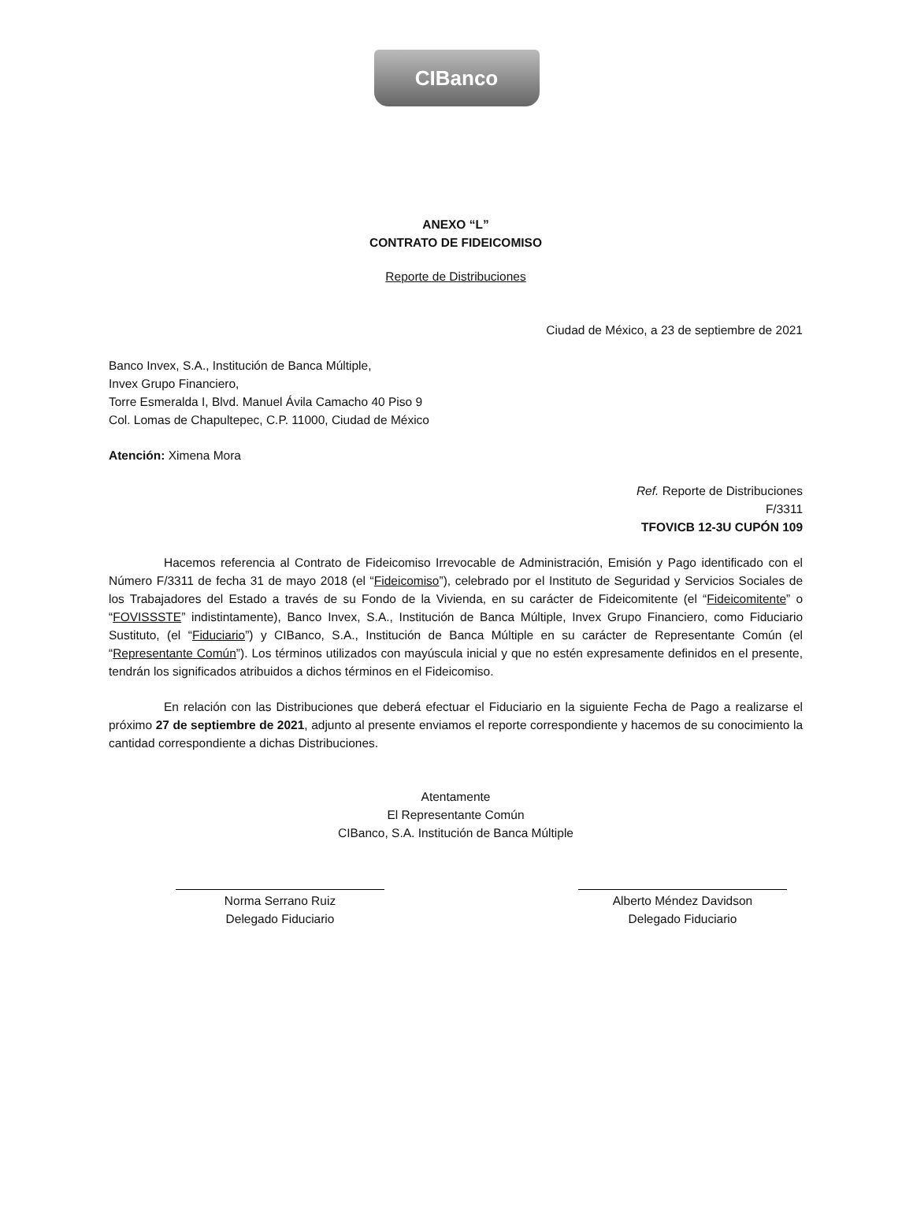CIBanco
ANEXO “L”
CONTRATO DE FIDEICOMISO
Reporte de Distribuciones
Ciudad de México, a 23 de septiembre de 2021
Banco Invex, S.A., Institución de Banca Múltiple,
Invex Grupo Financiero,
Torre Esmeralda I, Blvd. Manuel Ávila Camacho 40 Piso 9
Col. Lomas de Chapultepec, C.P. 11000, Ciudad de México
Atención: Ximena Mora
Ref. Reporte de Distribuciones
F/3311
TFOVICB 12-3U CUPÓN 109
Hacemos referencia al Contrato de Fideicomiso Irrevocable de Administración, Emisión y Pago identificado con el Número F/3311 de fecha 31 de mayo 2018 (el “Fideicomiso”), celebrado por el Instituto de Seguridad y Servicios Sociales de los Trabajadores del Estado a través de su Fondo de la Vivienda, en su carácter de Fideicomitente (el “Fideicomitente” o “FOVISSSTE” indistintamente), Banco Invex, S.A., Institución de Banca Múltiple, Invex Grupo Financiero, como Fiduciario Sustituto, (el “Fiduciario”) y CIBanco, S.A., Institución de Banca Múltiple en su carácter de Representante Común (el “Representante Común”). Los términos utilizados con mayúscula inicial y que no estén expresamente definidos en el presente, tendrán los significados atribuidos a dichos términos en el Fideicomiso.
En relación con las Distribuciones que deberá efectuar el Fiduciario en la siguiente Fecha de Pago a realizarse el próximo 27 de septiembre de 2021, adjunto al presente enviamos el reporte correspondiente y hacemos de su conocimiento la cantidad correspondiente a dichas Distribuciones.
Atentamente
El Representante Común
CIBanco, S.A. Institución de Banca Múltiple
Norma Serrano Ruiz
Delegado Fiduciario
Alberto Méndez Davidson
Delegado Fiduciario